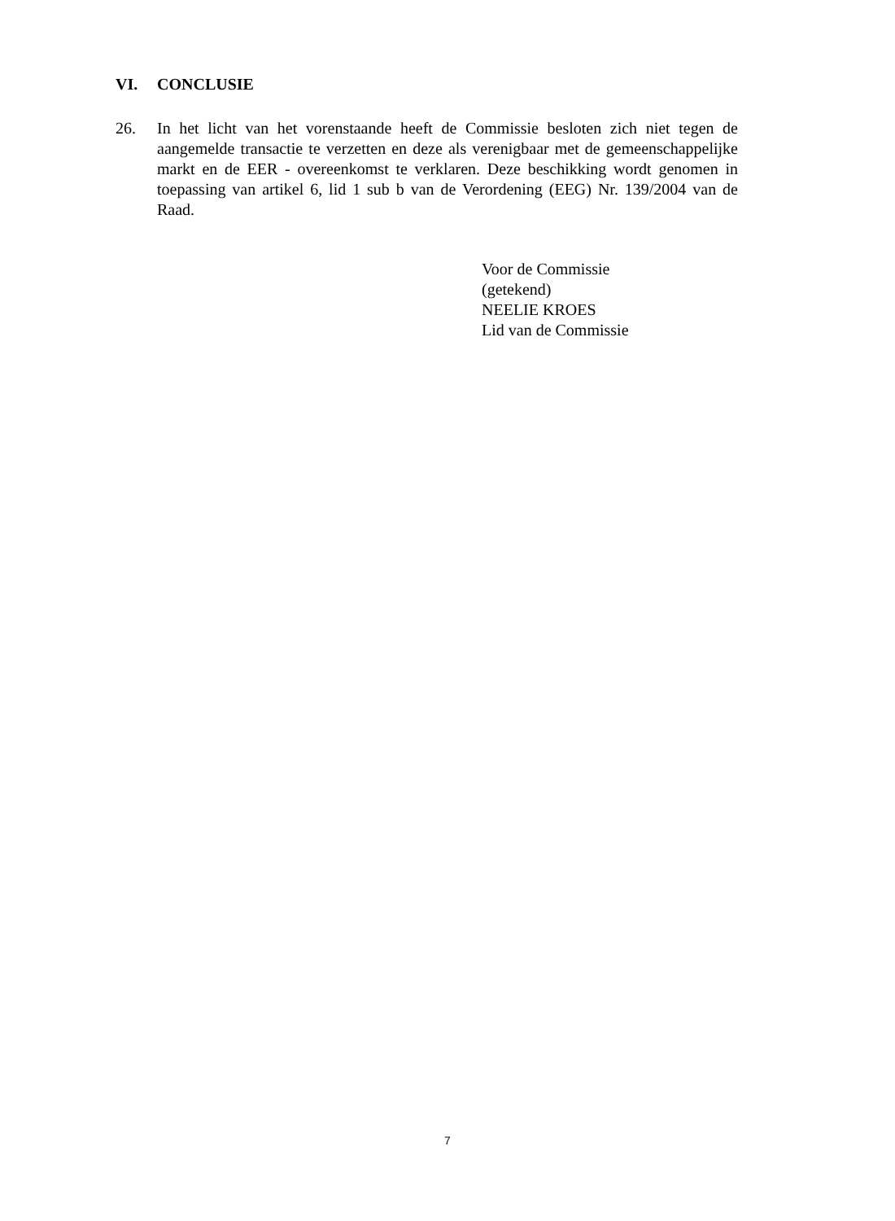VI. CONCLUSIE
26. In het licht van het vorenstaande heeft de Commissie besloten zich niet tegen de aangemelde transactie te verzetten en deze als verenigbaar met de gemeenschappelijke markt en de EER - overeenkomst te verklaren. Deze beschikking wordt genomen in toepassing van artikel 6, lid 1 sub b van de Verordening (EEG) Nr. 139/2004 van de Raad.
Voor de Commissie
(getekend)
NEELIE KROES
Lid van de Commissie
7